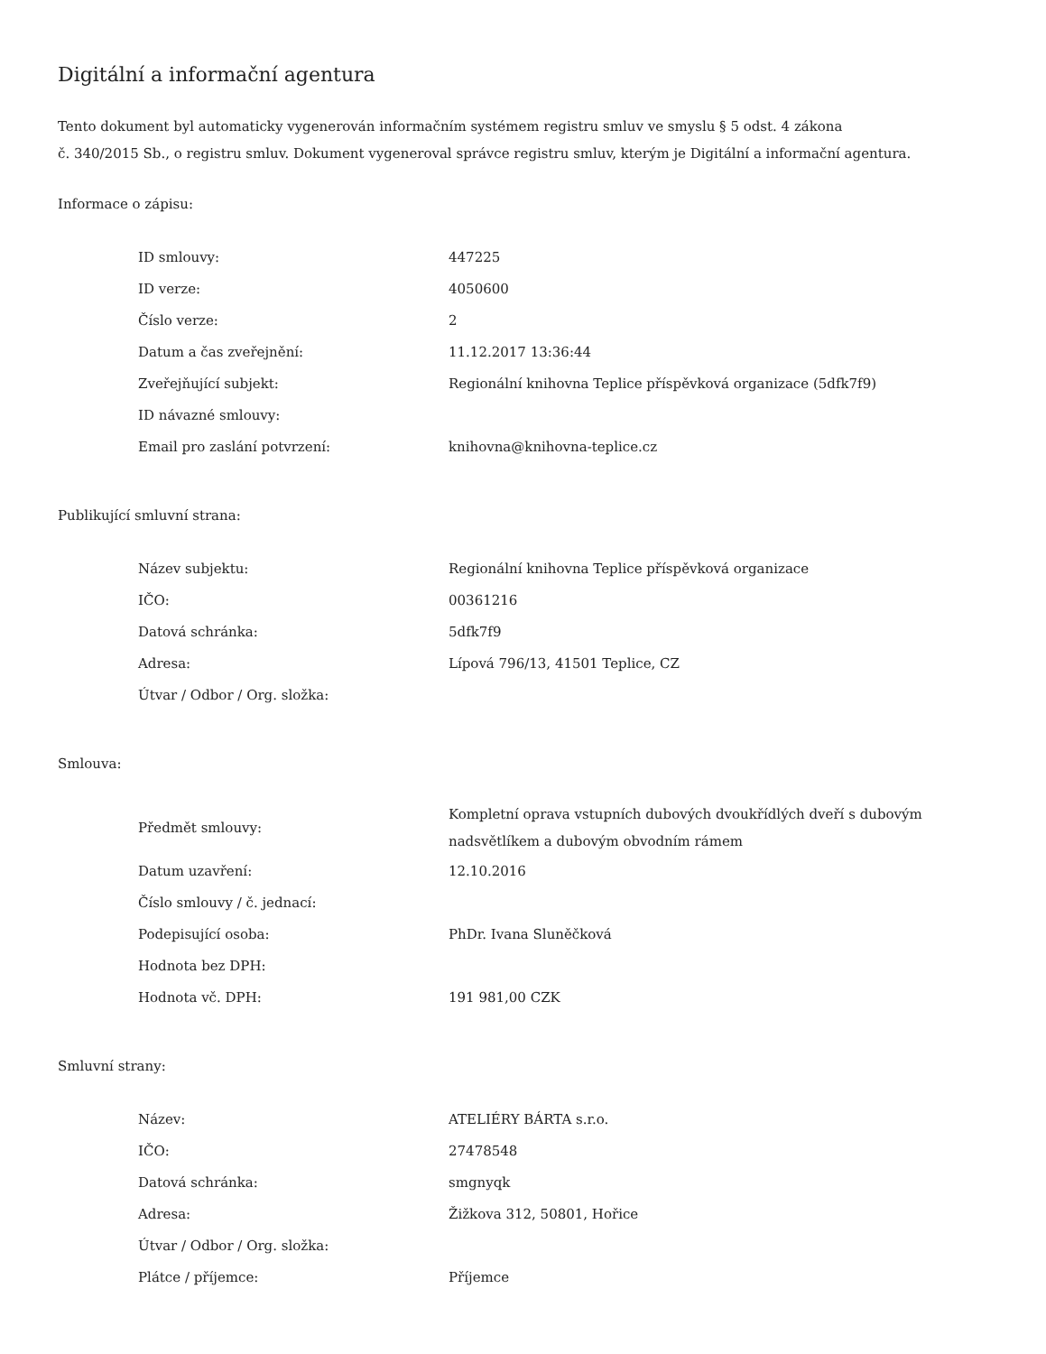Digitální a informační agentura
Tento dokument byl automaticky vygenerován informačním systémem registru smluv ve smyslu § 5 odst. 4 zákona
č. 340/2015 Sb., o registru smluv. Dokument vygeneroval správce registru smluv, kterým je Digitální a informační agentura.
Informace o zápisu:
| ID smlouvy: | 447225 |
| ID verze: | 4050600 |
| Číslo verze: | 2 |
| Datum a čas zveřejnění: | 11.12.2017 13:36:44 |
| Zveřejňující subjekt: | Regionální knihovna Teplice příspěvková organizace (5dfk7f9) |
| ID návazné smlouvy: | |
| Email pro zaslání potvrzení: | knihovna@knihovna-teplice.cz |
Publikující smluvní strana:
| Název subjektu: | Regionální knihovna Teplice příspěvková organizace |
| IČO: | 00361216 |
| Datová schránka: | 5dfk7f9 |
| Adresa: | Lípová 796/13, 41501 Teplice, CZ |
| Útvar / Odbor / Org. složka: | |
Smlouva:
| Předmět smlouvy: | Kompletní oprava vstupních dubových dvoukřídlých dveří s dubovým nadsvětlíkem a dubovým obvodním rámem |
| Datum uzavření: | 12.10.2016 |
| Číslo smlouvy / č. jednací: | |
| Podepisující osoba: | PhDr. Ivana Sluněčková |
| Hodnota bez DPH: | |
| Hodnota vč. DPH: | 191 981,00 CZK |
Smluvní strany:
| Název: | ATELIÉRY BÁRTA s.r.o. |
| IČO: | 27478548 |
| Datová schránka: | smgnyqk |
| Adresa: | Žižkova 312, 50801, Hořice |
| Útvar / Odbor / Org. složka: | |
| Plátce / příjemce: | Příjemce |